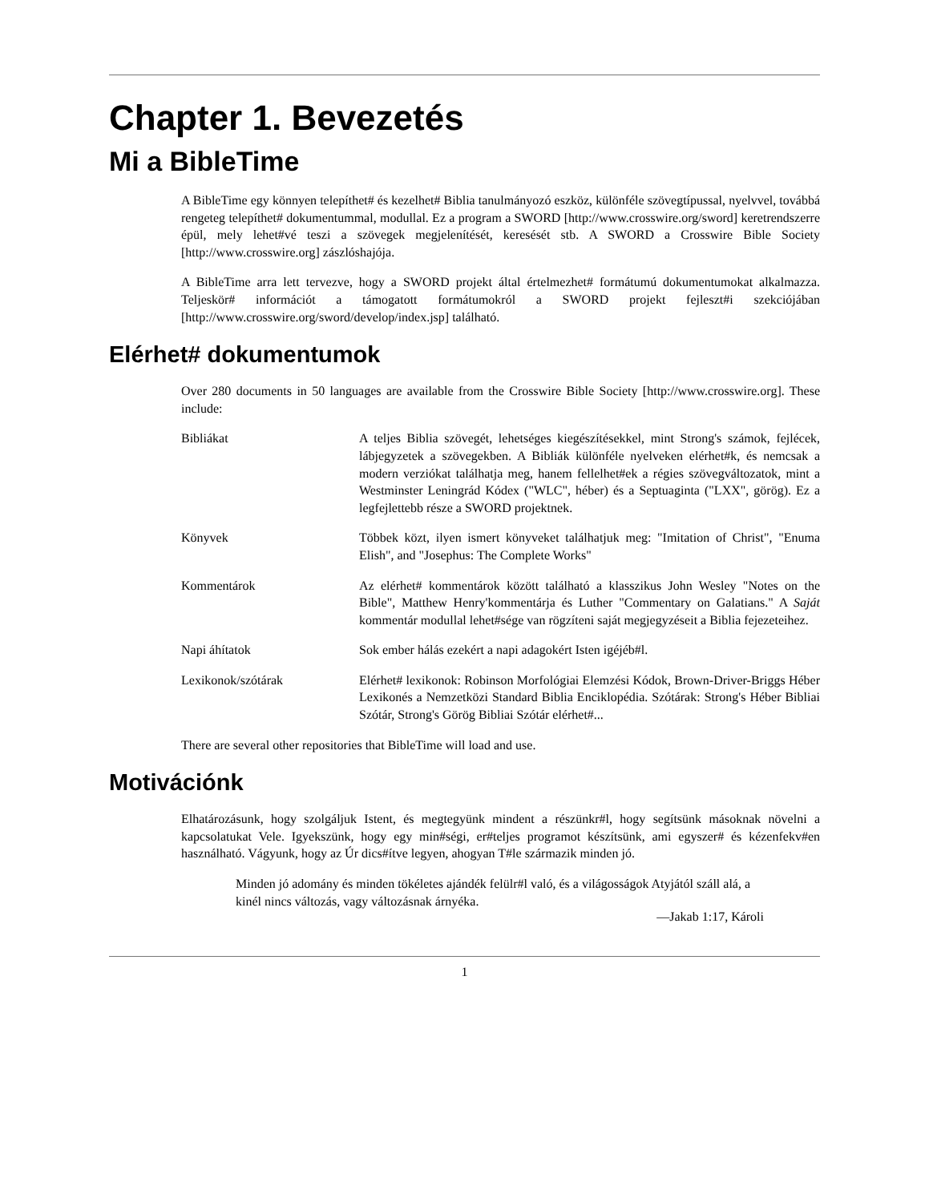Chapter 1. Bevezetés
Mi a BibleTime
A BibleTime egy könnyen telepíthet# és kezelhet# Biblia tanulmányozó eszköz, különféle szövegtípussal, nyelvvel, továbbá rengeteg telepíthet# dokumentummal, modullal. Ez a program a SWORD [http://www.crosswire.org/sword] keretrendszerre épül, mely lehet#vé teszi a szövegek megjelenítését, keresését stb. A SWORD a Crosswire Bible Society [http://www.crosswire.org] zászlóshajója.
A BibleTime arra lett tervezve, hogy a SWORD projekt által értelmezhet# formátumú dokumentumokat alkalmazza. Teljeskör# információt a támogatott formátumokról a SWORD projekt fejleszt#i szekciójában [http://www.crosswire.org/sword/develop/index.jsp] található.
Elérhet# dokumentumok
Over 280 documents in 50 languages are available from the Crosswire Bible Society [http://www.crosswire.org]. These include:
| Bibliákat | A teljes Biblia szövegét, lehetséges kiegészítésekkel, mint Strong's számok, fejlécek, lábjegyzetek a szövegekben. A Bibliák különféle nyelveken elérhet#k, és nemcsak a modern verziókat találhatja meg, hanem fellelhet#ek a régies szövegváltozatok, mint a Westminster Leningrád Kódex ("WLC", héber) és a Septuaginta ("LXX", görög). Ez a legfejlettebb része a SWORD projektnek. |
| Könyvek | Többek közt, ilyen ismert könyveket találhatjuk meg: "Imitation of Christ", "Enuma Elish", and "Josephus: The Complete Works" |
| Kommentárok | Az elérhet# kommentárok között található a klasszikus John Wesley "Notes on the Bible", Matthew Henry'kommentárja és Luther "Commentary on Galatians." A Saját kommentár modullal lehet#sége van rögzíteni saját megjegyzéseit a Biblia fejezeteihez. |
| Napi áhítatok | Sok ember hálás ezekért a napi adagokért Isten igéjéb#l. |
| Lexikonok/szótárak | Elérhet# lexikonok: Robinson Morfológiai Elemzési Kódok, Brown-Driver-Briggs Héber Lexikonés a Nemzetközi Standard Biblia Enciklopédia. Szótárak: Strong's Héber Bibliai Szótár, Strong's Görög Bibliai Szótár elérhet#... |
There are several other repositories that BibleTime will load and use.
Motivációnk
Elhatározásunk, hogy szolgáljuk Istent, és megtegyünk mindent a részünkr#l, hogy segítsünk másoknak növelni a kapcsolatukat Vele. Igyekszünk, hogy egy min#ségi, er#teljes programot készítsünk, ami egyszer# és kézenfekv#en használható. Vágyunk, hogy az Úr dics#ítve legyen, ahogyan T#le származik minden jó.
Minden jó adomány és minden tökéletes ajándék felülr#l való, és a világosságok Atyjától száll alá, a kinél nincs változás, vagy változásnak árnyéka.
—Jakab 1:17, Károli
1